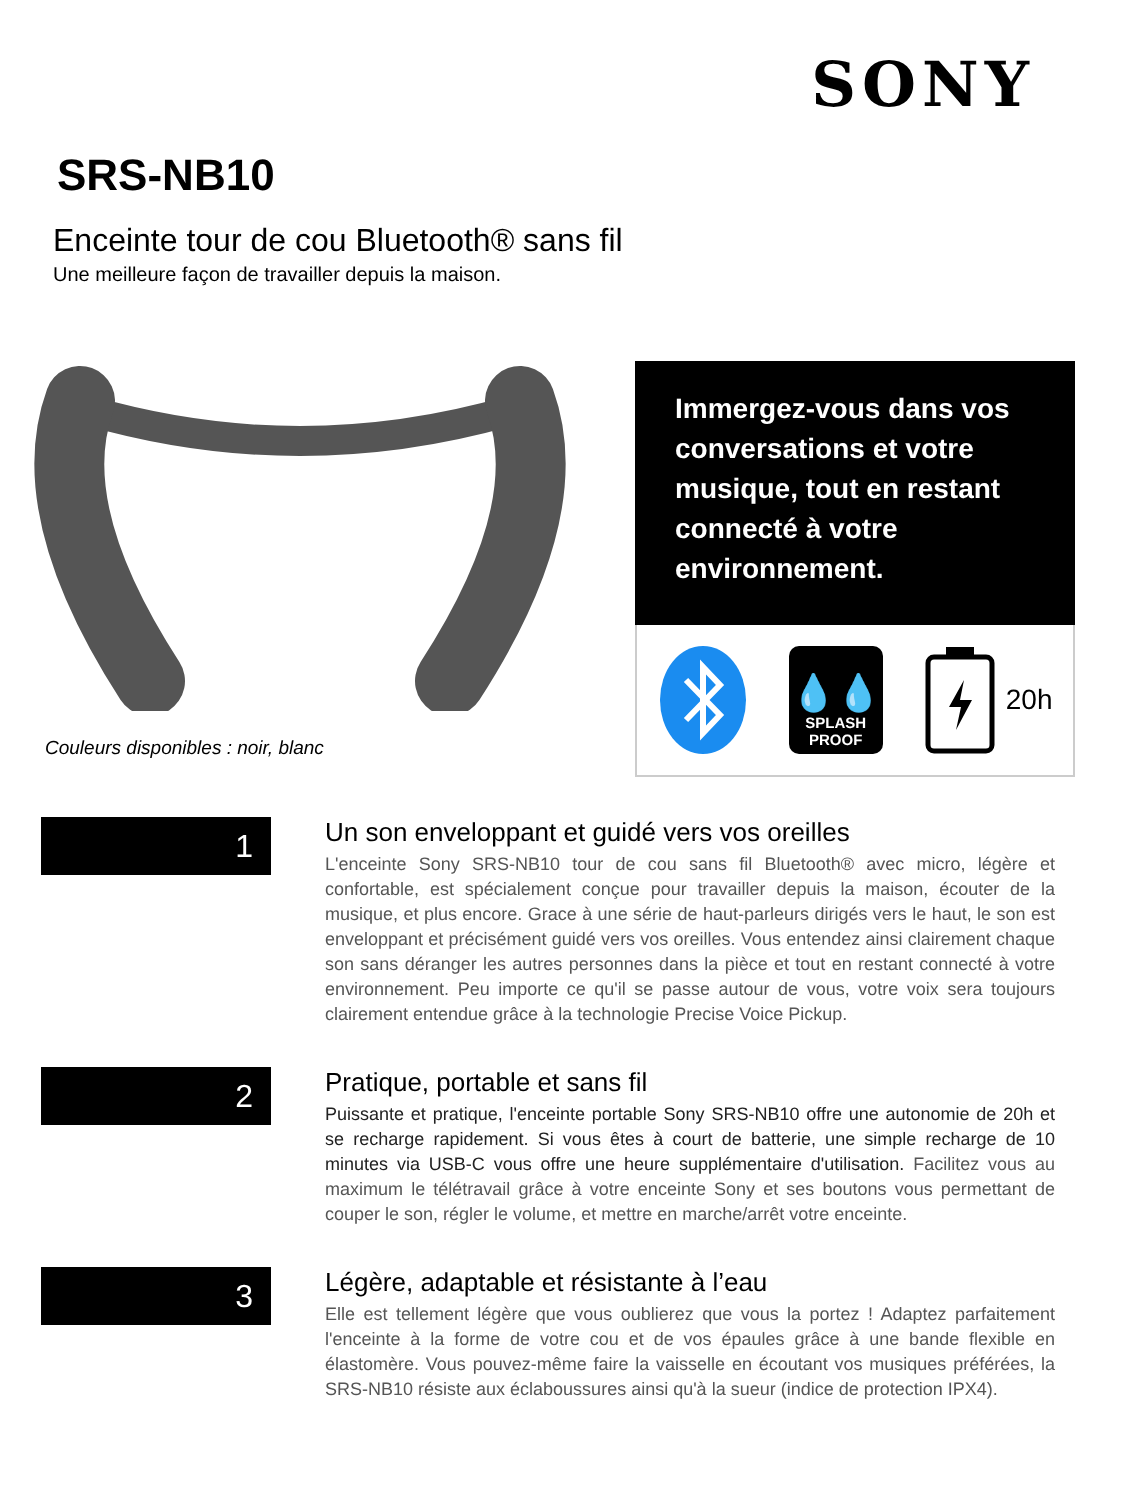SONY
SRS-NB10
Enceinte tour de cou Bluetooth® sans fil
Une meilleure façon de travailler depuis la maison.
Couleurs disponibles : noir, blanc
Immergez-vous dans vos conversations et votre musique, tout en restant connecté à votre environnement.
💧💧
SPLASH
PROOF
20h
1
Un son enveloppant et guidé vers vos oreilles
L'enceinte Sony SRS-NB10 tour de cou sans fil Bluetooth® avec micro, légère et confortable, est spécialement conçue pour travailler depuis la maison, écouter de la musique, et plus encore. Grace à une série de haut-parleurs dirigés vers le haut, le son est enveloppant et précisément guidé vers vos oreilles. Vous entendez ainsi clairement chaque son sans déranger les autres personnes dans la pièce et tout en restant connecté à votre environnement. Peu importe ce qu'il se passe autour de vous, votre voix sera toujours clairement entendue grâce à la technologie Precise Voice Pickup.
2
Pratique, portable et sans fil
Puissante et pratique, l'enceinte portable Sony SRS-NB10 offre une autonomie de 20h et se recharge rapidement. Si vous êtes à court de batterie, une simple recharge de 10 minutes via USB-C vous offre une heure supplémentaire d'utilisation. Facilitez vous au maximum le télétravail grâce à votre enceinte Sony et ses boutons vous permettant de couper le son, régler le volume, et mettre en marche/arrêt votre enceinte.
3
Légère, adaptable et résistante à l’eau
Elle est tellement légère que vous oublierez que vous la portez ! Adaptez parfaitement l'enceinte à la forme de votre cou et de vos épaules grâce à une bande flexible en élastomère. Vous pouvez-même faire la vaisselle en écoutant vos musiques préférées, la SRS-NB10 résiste aux éclaboussures ainsi qu'à la sueur (indice de protection IPX4).